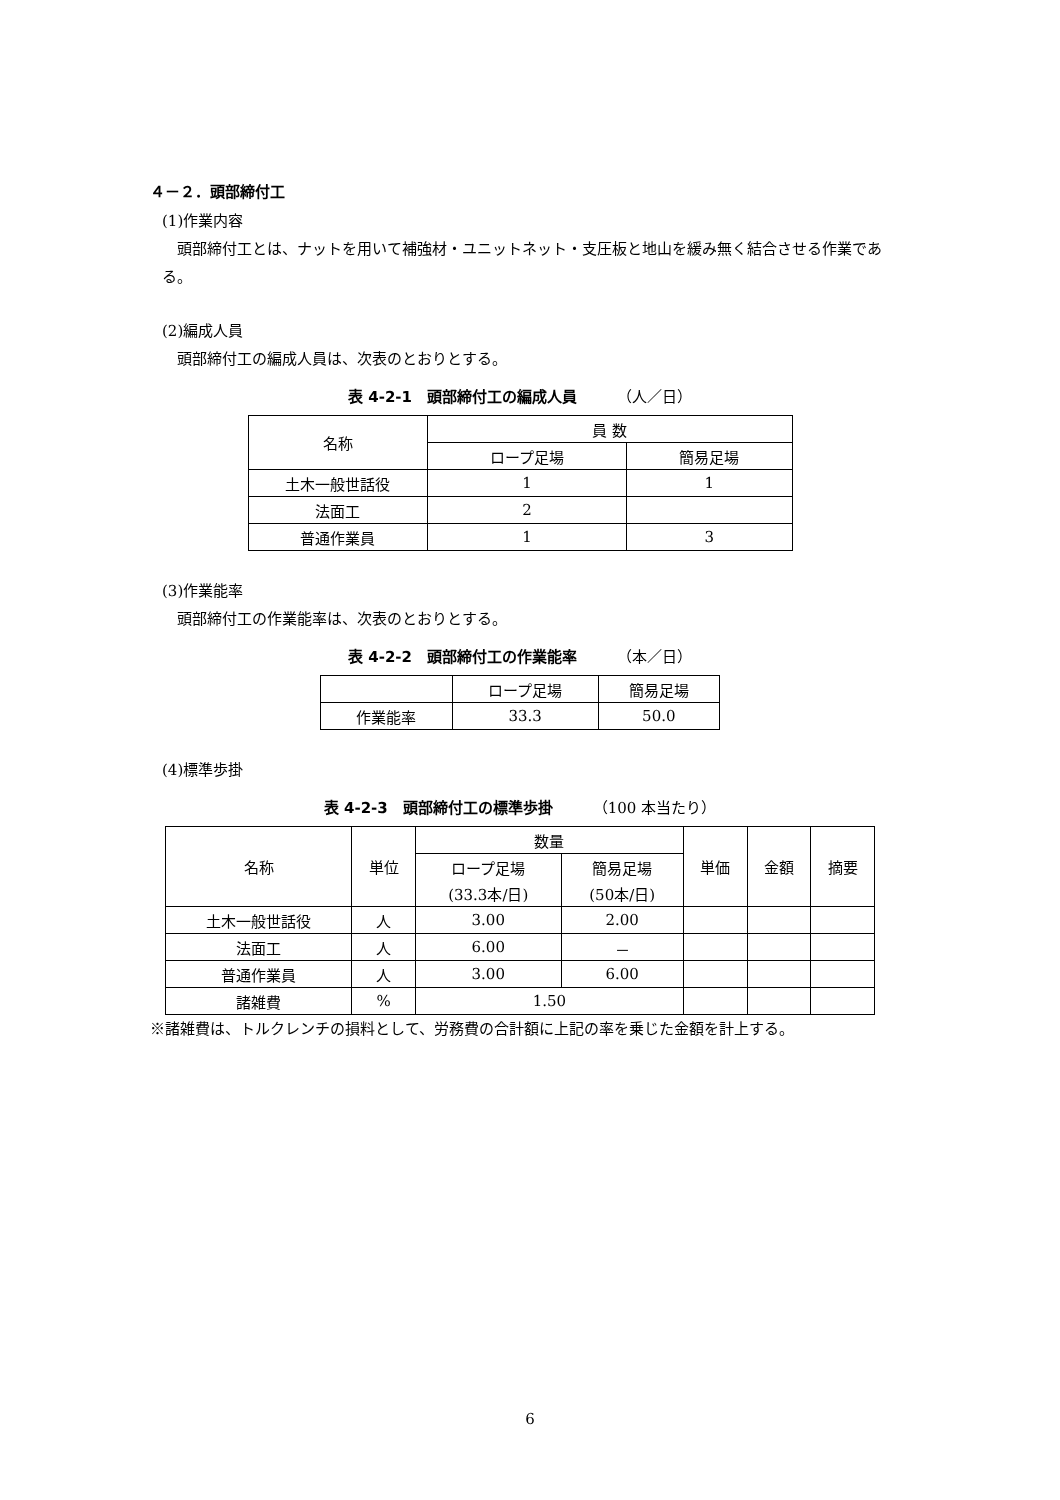４－２．頭部締付工
(1)作業内容
頭部締付工とは、ナットを用いて補強材・ユニットネット・支圧板と地山を緩み無く結合させる作業である。
(2)編成人員
頭部締付工の編成人員は、次表のとおりとする。
表 4-2-1　頭部締付工の編成人員 （人／日）
| 名称 | 員 数 | |
| --- | --- | --- |
| | ロープ足場 | 簡易足場 |
| 土木一般世話役 | 1 | 1 |
| 法面工 | 2 | |
| 普通作業員 | 1 | 3 |
(3)作業能率
頭部締付工の作業能率は、次表のとおりとする。
表 4-2-2　頭部締付工の作業能率 （本／日）
| | ロープ足場 | 簡易足場 |
| --- | --- | --- |
| 作業能率 | 33.3 | 50.0 |
(4)標準歩掛
表 4-2-3　頭部締付工の標準歩掛 （100 本当たり）
| 名称 | 単位 | 数量 | | 単価 | 金額 | 摘要 |
| --- | --- | --- | --- | --- | --- | --- |
| | | ロープ足場 | 簡易足場 | | | |
| | | (33.3本/日) | (50本/日) | | | |
| 土木一般世話役 | 人 | 3.00 | 2.00 | | | |
| 法面工 | 人 | 6.00 | － | | | |
| 普通作業員 | 人 | 3.00 | 6.00 | | | |
| 諸雑費 | % | 1.50 | | | | |
※諸雑費は、トルクレンチの損料として、労務費の合計額に上記の率を乗じた金額を計上する。
6